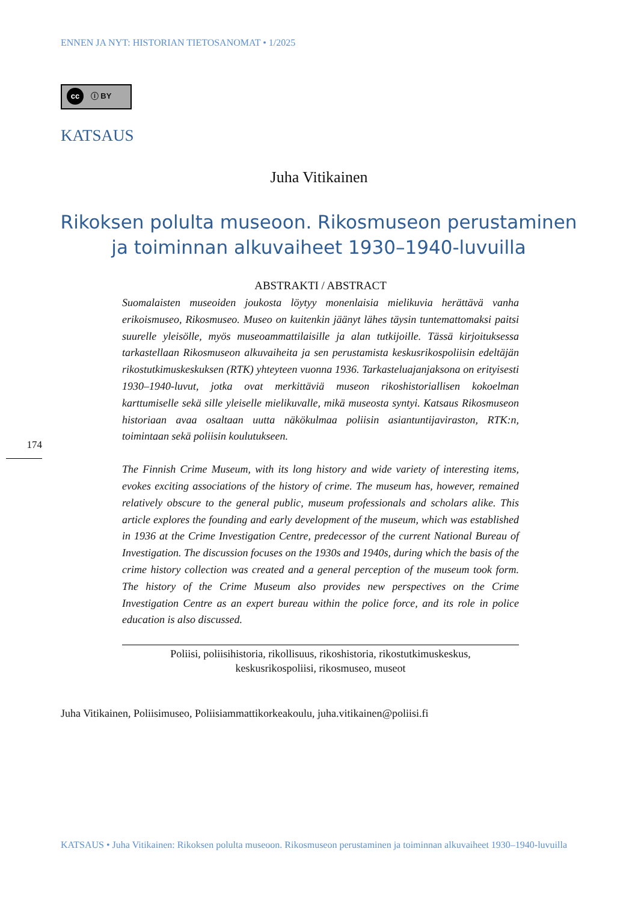ENNEN JA NYT: HISTORIAN TIETOSANOMAT • 1/2025
cc ⓘ BY
KATSAUS
Juha Vitikainen
Rikoksen polulta museoon. Rikosmuseon perustaminen ja toiminnan alkuvaiheet 1930–1940-luvuilla
ABSTRAKTI / ABSTRACT
Suomalaisten museoiden joukosta löytyy monenlaisia mielikuvia herättävä vanha erikoismuseo, Rikosmuseo. Museo on kuitenkin jäänyt lähes täysin tuntemattomaksi paitsi suurelle yleisölle, myös museoammattilaisille ja alan tutkijoille. Tässä kirjoituksessa tarkastellaan Rikosmuseon alkuvaiheita ja sen perustamista keskusrikospoliisin edeltäjän rikostutkimuskeskuksen (RTK) yhteyteen vuonna 1936. Tarkasteluajanjaksona on erityisesti 1930–1940-luvut, jotka ovat merkittäviä museon rikoshistoriallisen kokoelman karttumiselle sekä sille yleiselle mielikuvalle, mikä museosta syntyi. Katsaus Rikosmuseon historiaan avaa osaltaan uutta näkökulmaa poliisin asiantuntijaviraston, RTK:n, toimintaan sekä poliisin koulutukseen.
The Finnish Crime Museum, with its long history and wide variety of interesting items, evokes exciting associations of the history of crime. The museum has, however, remained relatively obscure to the general public, museum professionals and scholars alike. This article explores the founding and early development of the museum, which was established in 1936 at the Crime Investigation Centre, predecessor of the current National Bureau of Investigation. The discussion focuses on the 1930s and 1940s, during which the basis of the crime history collection was created and a general perception of the museum took form. The history of the Crime Museum also provides new perspectives on the Crime Investigation Centre as an expert bureau within the police force, and its role in police education is also discussed.
Poliisi, poliisihistoria, rikollisuus, rikoshistoria, rikostutkimuskeskus,
keskusrikospoliisi, rikosmuseo, museot
174
Juha Vitikainen, Poliisimuseo, Poliisiammattikorkeakoulu, juha.vitikainen@poliisi.fi
KATSAUS • Juha Vitikainen: Rikoksen polulta museoon. Rikosmuseon perustaminen ja toiminnan alkuvaiheet 1930–1940-luvuilla